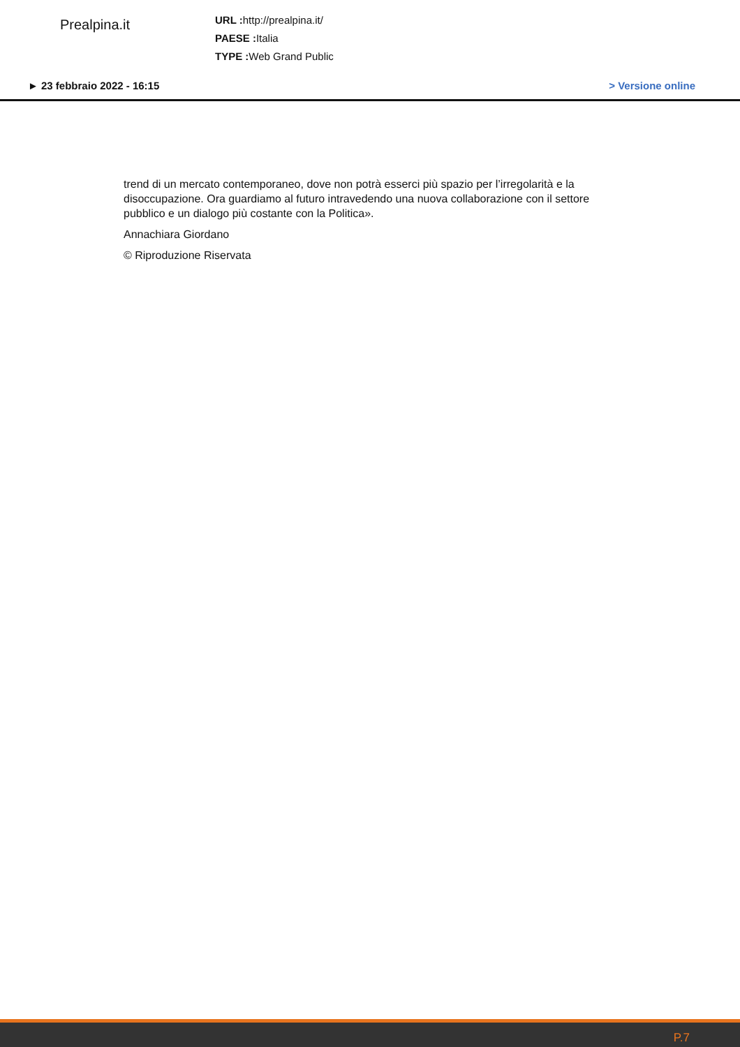Prealpina.it
URL : http://prealpina.it/
PAESE : Italia
TYPE : Web Grand Public
► 23 febbraio 2022 - 16:15 > Versione online
trend di un mercato contemporaneo, dove non potrà esserci più spazio per l’irregolarità e la disoccupazione. Ora guardiamo al futuro intravedendo una nuova collaborazione con il settore pubblico e un dialogo più costante con la Politica».
Annachiara Giordano
© Riproduzione Riservata
P.7